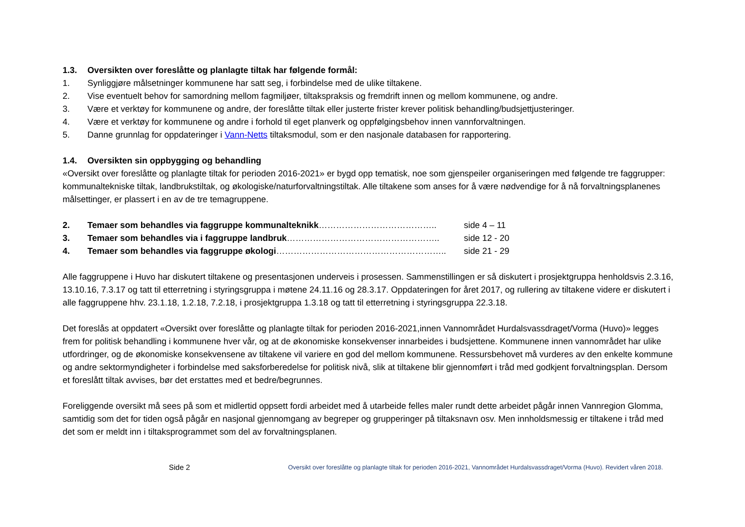1.3. Oversikten over foreslåtte og planlagte tiltak har følgende formål:
1. Synliggjøre målsetninger kommunene har satt seg, i forbindelse med de ulike tiltakene.
2. Vise eventuelt behov for samordning mellom fagmiljøer, tiltakspraksis og fremdrift innen og mellom kommunene, og andre.
3. Være et verktøy for kommunene og andre, der foreslåtte tiltak eller justerte frister krever politisk behandling/budsjettjusteringer.
4. Være et verktøy for kommunene og andre i forhold til eget planverk og oppfølgingsbehov innen vannforvaltningen.
5. Danne grunnlag for oppdateringer i Vann-Netts tiltaksmodul, som er den nasjonale databasen for rapportering.
1.4. Oversikten sin oppbygging og behandling
«Oversikt over foreslåtte og planlagte tiltak for perioden 2016-2021» er bygd opp tematisk, noe som gjenspeiler organiseringen med følgende tre faggrupper: kommunaltekniske tiltak, landbrukstiltak, og økologiske/naturforvaltningstiltak. Alle tiltakene som anses for å være nødvendige for å nå forvaltningsplanenes målsettinger, er plassert i en av de tre temagruppene.
2. Temaer som behandles via faggruppe kommunalteknikk………………………………….. side 4 – 11
3. Temaer som behandles via i faggruppe landbruk…………………………………………….. side 12 - 20
4. Temaer som behandles via faggruppe økologi………………………………………………….. side 21 - 29
Alle faggruppene i Huvo har diskutert tiltakene og presentasjonen underveis i prosessen. Sammenstillingen er så diskutert i prosjektgruppa henholdsvis 2.3.16, 13.10.16, 7.3.17 og tatt til etterretning i styringsgruppa i møtene 24.11.16 og 28.3.17. Oppdateringen for året 2017, og rullering av tiltakene videre er diskutert i alle faggruppene hhv. 23.1.18, 1.2.18, 7.2.18, i prosjektgruppa 1.3.18 og tatt til etterretning i styringsgruppa 22.3.18.
Det foreslås at oppdatert «Oversikt over foreslåtte og planlagte tiltak for perioden 2016-2021,innen Vannområdet Hurdalsvassdraget/Vorma (Huvo)» legges frem for politisk behandling i kommunene hver vår, og at de økonomiske konsekvenser innarbeides i budsjettene. Kommunene innen vannområdet har ulike utfordringer, og de økonomiske konsekvensene av tiltakene vil variere en god del mellom kommunene. Ressursbehovet må vurderes av den enkelte kommune og andre sektormyndigheter i forbindelse med saksforberedelse for politisk nivå, slik at tiltakene blir gjennomført i tråd med godkjent forvaltningsplan. Dersom et foreslått tiltak avvises, bør det erstattes med et bedre/begrunnes.
Foreliggende oversikt må sees på som et midlertid oppsett fordi arbeidet med å utarbeide felles maler rundt dette arbeidet pågår innen Vannregion Glomma, samtidig som det for tiden også pågår en nasjonal gjennomgang av begreper og grupperinger på tiltaksnavn osv. Men innholdsmessig er tiltakene i tråd med det som er meldt inn i tiltaksprogrammet som del av forvaltningsplanen.
Side 2 Oversikt over foreslåtte og planlagte tiltak for perioden 2016-2021, Vannområdet Hurdalsvassdraget/Vorma (Huvo). Revidert våren 2018.